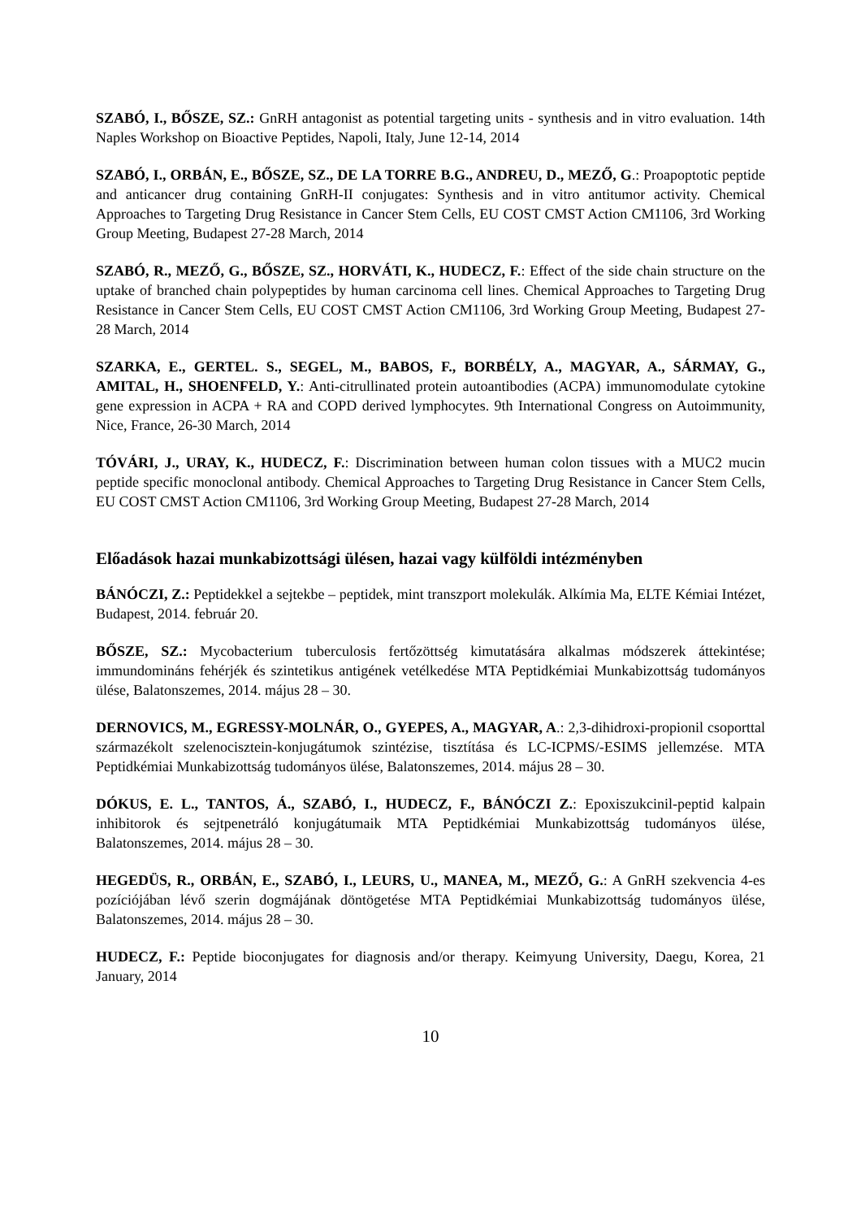SZABÓ, I., BŐSZE, SZ.: GnRH antagonist as potential targeting units - synthesis and in vitro evaluation. 14th Naples Workshop on Bioactive Peptides, Napoli, Italy, June 12-14, 2014
SZABÓ, I., ORBÁN, E., BŐSZE, SZ., DE LA TORRE B.G., ANDREU, D., MEZŐ, G.: Proapoptotic peptide and anticancer drug containing GnRH-II conjugates: Synthesis and in vitro antitumor activity. Chemical Approaches to Targeting Drug Resistance in Cancer Stem Cells, EU COST CMST Action CM1106, 3rd Working Group Meeting, Budapest 27-28 March, 2014
SZABÓ, R., MEZŐ, G., BŐSZE, SZ., HORVÁTI, K., HUDECZ, F.: Effect of the side chain structure on the uptake of branched chain polypeptides by human carcinoma cell lines. Chemical Approaches to Targeting Drug Resistance in Cancer Stem Cells, EU COST CMST Action CM1106, 3rd Working Group Meeting, Budapest 27-28 March, 2014
SZARKA, E., GERTEL. S., SEGEL, M., BABOS, F., BORBÉLY, A., MAGYAR, A., SÁRMAY, G., AMITAL, H., SHOENFELD, Y.: Anti-citrullinated protein autoantibodies (ACPA) immunomodulate cytokine gene expression in ACPA + RA and COPD derived lymphocytes. 9th International Congress on Autoimmunity, Nice, France, 26-30 March, 2014
TÓVÁRI, J., URAY, K., HUDECZ, F.: Discrimination between human colon tissues with a MUC2 mucin peptide specific monoclonal antibody. Chemical Approaches to Targeting Drug Resistance in Cancer Stem Cells, EU COST CMST Action CM1106, 3rd Working Group Meeting, Budapest 27-28 March, 2014
Előadások hazai munkabizottsági ülésen, hazai vagy külföldi intézményben
BÁNÓCZI, Z.: Peptidekkel a sejtekbe – peptidek, mint transzport molekulák. Alkímia Ma, ELTE Kémiai Intézet, Budapest, 2014. február 20.
BŐSZE, SZ.: Mycobacterium tuberculosis fertőzöttség kimutatására alkalmas módszerek áttekintése; immundomináns fehérjék és szintetikus antigének vetélkedése MTA Peptidkémiai Munkabizottság tudományos ülése, Balatonszemes, 2014. május 28 – 30.
DERNOVICS, M., EGRESSY-MOLNÁR, O., GYEPES, A., MAGYAR, A.: 2,3-dihidroxi-propionil csoporttal származékolt szelenocisztein-konjugátumok szintézise, tisztítása és LC-ICPMS/-ESIMS jellemzése. MTA Peptidkémiai Munkabizottság tudományos ülése, Balatonszemes, 2014. május 28 – 30.
DÓKUS, E. L., TANTOS, Á., SZABÓ, I., HUDECZ, F., BÁNÓCZI Z.: Epoxiszukcinil-peptid kalpain inhibitorok és sejtpenetráló konjugátumaik MTA Peptidkémiai Munkabizottság tudományos ülése, Balatonszemes, 2014. május 28 – 30.
HEGEDÜS, R., ORBÁN, E., SZABÓ, I., LEURS, U., MANEA, M., MEZŐ, G.: A GnRH szekvencia 4-es pozíciójában lévő szerin dogmájának döntögetése MTA Peptidkémiai Munkabizottság tudományos ülése, Balatonszemes, 2014. május 28 – 30.
HUDECZ, F.: Peptide bioconjugates for diagnosis and/or therapy. Keimyung University, Daegu, Korea, 21 January, 2014
10